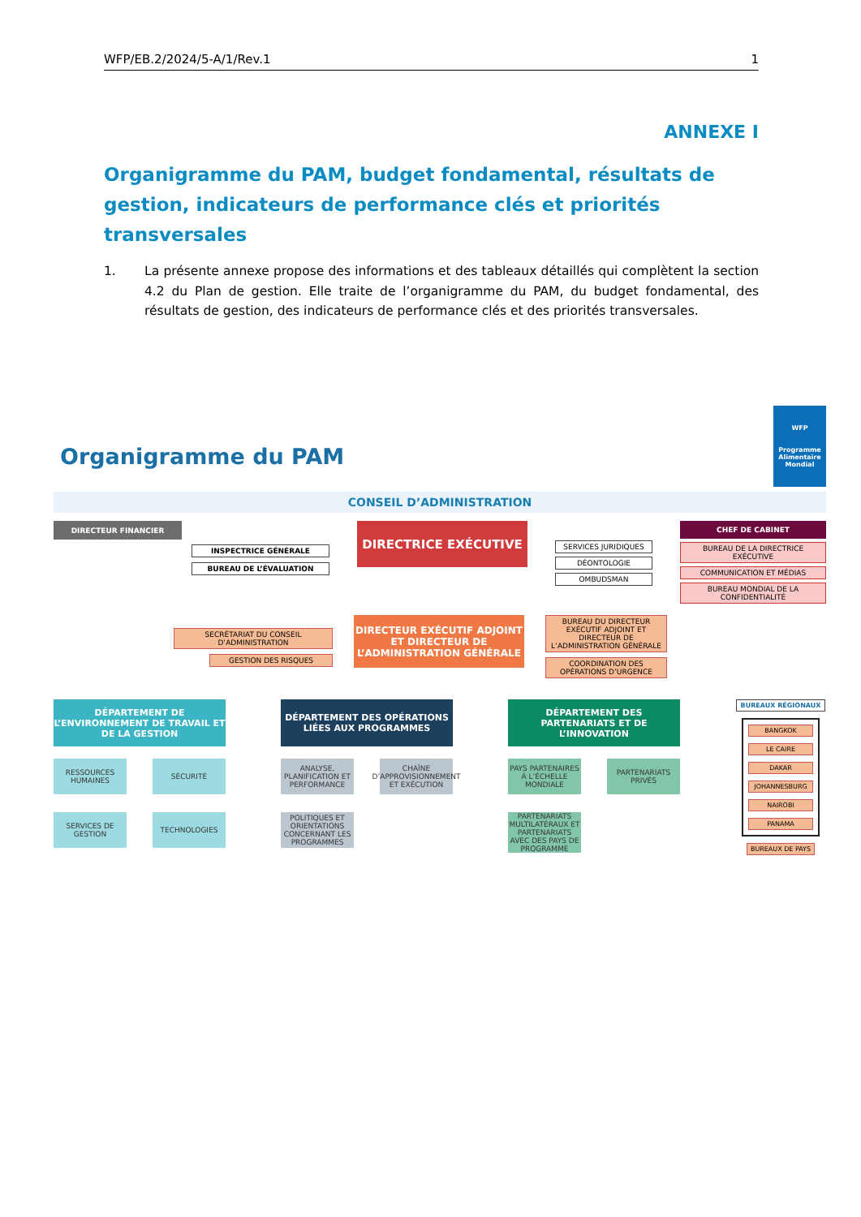WFP/EB.2/2024/5-A/1/Rev.1 1
ANNEXE I
Organigramme du PAM, budget fondamental, résultats de gestion, indicateurs de performance clés et priorités transversales
1. La présente annexe propose des informations et des tableaux détaillés qui complètent la section 4.2 du Plan de gestion. Elle traite de l’organigramme du PAM, du budget fondamental, des résultats de gestion, des indicateurs de performance clés et des priorités transversales.
Organigramme du PAM
WFP
Programme
Alimentaire
Mondial
CONSEIL D’ADMINISTRATION
DIRECTEUR FINANCIER
INSPECTRICE GÉNÉRALE
BUREAU DE L’ÉVALUATION
DIRECTRICE EXÉCUTIVE
SERVICES JURIDIQUES
DÉONTOLOGIE
OMBUDSMAN
CHEF DE CABINET
BUREAU DE LA DIRECTRICE EXÉCUTIVE
COMMUNICATION ET MÉDIAS
BUREAU MONDIAL DE LA CONFIDENTIALITÉ
SECRÉTARIAT DU CONSEIL D’ADMINISTRATION
GESTION DES RISQUES
DIRECTEUR EXÉCUTIF ADJOINT ET DIRECTEUR DE L’ADMINISTRATION GÉNÉRALE
BUREAU DU DIRECTEUR EXÉCUTIF ADJOINT ET DIRECTEUR DE L’ADMINISTRATION GÉNÉRALE
COORDINATION DES OPÉRATIONS D’URGENCE
DÉPARTEMENT DE L’ENVIRONNEMENT DE TRAVAIL ET DE LA GESTION
RESSOURCES HUMAINES
SÉCURITÉ
SERVICES DE GESTION
TECHNOLOGIES
DÉPARTEMENT DES OPÉRATIONS LIÉES AUX PROGRAMMES
ANALYSE, PLANIFICATION ET PERFORMANCE
CHAÎNE D’APPROVISIONNEMENT ET EXÉCUTION
POLITIQUES ET ORIENTATIONS CONCERNANT LES PROGRAMMES
DÉPARTEMENT DES PARTENARIATS ET DE L’INNOVATION
PAYS PARTENAIRES À L’ÉCHELLE MONDIALE
PARTENARIATS PRIVÉS
PARTENARIATS MULTILATÉRAUX ET PARTENARIATS AVEC DES PAYS DE PROGRAMME
BUREAUX RÉGIONAUX
BANGKOK
LE CAIRE
DAKAR
JOHANNESBURG
NAIROBI
PANAMA
BUREAUX DE PAYS